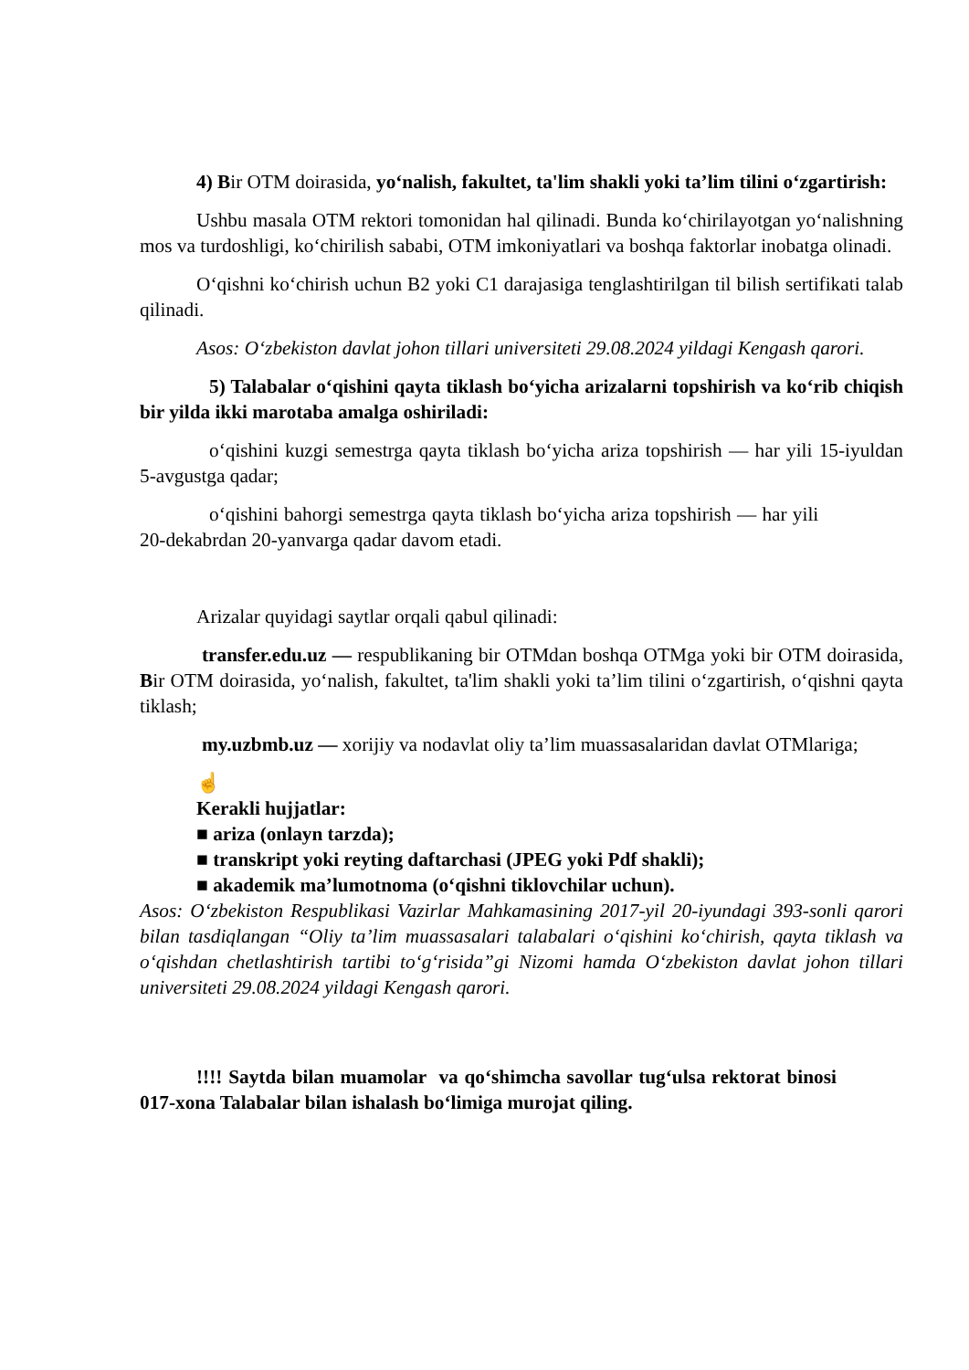4) Bir OTM doirasida, yo‘nalish, fakultet, ta'lim shakli yoki ta’lim tilini o‘zgartirish:
Ushbu masala OTM rektori tomonidan hal qilinadi. Bunda ko‘chirilayotgan yo‘nalishning mos va turdoshligi, ko‘chirilish sababi, OTM imkoniyatlari va boshqa faktorlar inobatga olinadi.
O‘qishni ko‘chirish uchun B2 yoki C1 darajasiga tenglashtirilgan til bilish sertifikati talab qilinadi.
Asos: O‘zbekiston davlat johon tillari universiteti 29.08.2024 yildagi Kengash qarori.
5) Talabalar o‘qishini qayta tiklash bo‘yicha arizalarni topshirish va ko‘rib chiqish bir yilda ikki marotaba amalga oshiriladi:
o‘qishini kuzgi semestrga qayta tiklash bo‘yicha ariza topshirish — har yili 15-iyuldan 5-avgustga qadar;
o‘qishini bahorgi semestrga qayta tiklash bo‘yicha ariza topshirish — har yili 20-dekabrdan 20-yanvarga qadar davom etadi.
Arizalar quyidagi saytlar orqali qabul qilinadi:
transfer.edu.uz — respublikaning bir OTMdan boshqa OTMga yoki bir OTM doirasida, Bir OTM doirasida, yo‘nalish, fakultet, ta'lim shakli yoki ta’lim tilini o‘zgartirish, o‘qishni qayta tiklash;
my.uzbmb.uz — xorijiy va nodavlat oliy ta’lim muassasalaridan davlat OTMlariga;
☝
Kerakli hujjatlar:
■ ariza (onlayn tarzda);
■ transkript yoki reyting daftarchasi (JPEG yoki Pdf shakli);
■ akademik ma’lumotnoma (o‘qishni tiklovchilar uchun).
Asos: O‘zbekiston Respublikasi Vazirlar Mahkamasining 2017-yil 20-iyundagi 393-sonli qarori bilan tasdiqlangan “Oliy ta’lim muassasalari talabalari o‘qishini ko‘chirish, qayta tiklash va o‘qishdan chetlashtirish tartibi to‘g‘risida”gi Nizomi hamda O‘zbekiston davlat johon tillari universiteti 29.08.2024 yildagi Kengash qarori.
!!!! Saytda bilan muamolar va qo‘shimcha savollar tug‘ulsa rektorat binosi 017-xona Talabalar bilan ishalash bo‘limiga murojat qiling.